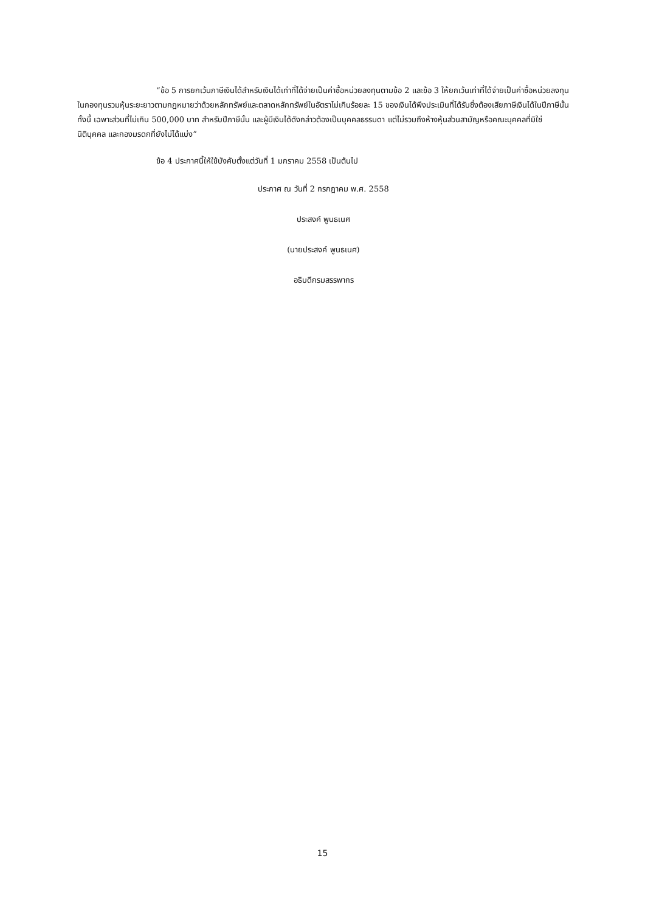“ข้อ 5 การยกเว้นภาษีเงินได้สำหรับเงินได้เท่าที่ได้จ่ายเป็นค่าซื้อหน่วยลงทุนตามข้อ 2 และข้อ 3 ให้ยกเว้นเท่าที่ได้จ่ายเป็นค่าซื้อหน่วยลงทุนในกองทุนรวมหุ้นระยะยาวตามกฎหมายว่าด้วยหลักทรัพย์และตลาดหลักทรัพย์ในอัตราไม่เกินร้อยละ 15 ของเงินได้พึงประเมินที่ได้รับซึ่งต้องเสียภาษีเงินได้ในปีภาษีนั้น ทั้งนี้ เฉพาะส่วนที่ไม่เกิน 500,000 บาท สำหรับปีภาษีนั้น และผู้มีเงินได้ดังกล่าวต้องเป็นบุคคลธรรมดา แต่ไม่รวมถึงห้างหุ้นส่วนสามัญหรือคณะบุคคลที่มิใช่นิติบุคคล และกองมรดกที่ยังไม่ได้แบ่ง”
ข้อ 4 ประกาศนี้ให้ใช้บังคับตั้งแต่วันที่ 1 มกราคม 2558 เป็นต้นไป
ประกาศ ณ วันที่ 2 กรกฎาคม พ.ศ. 2558
ประสงค์ พูนธเนศ
(นายประสงค์ พูนธเนศ)
อธิบดีกรมสรรพากร
15